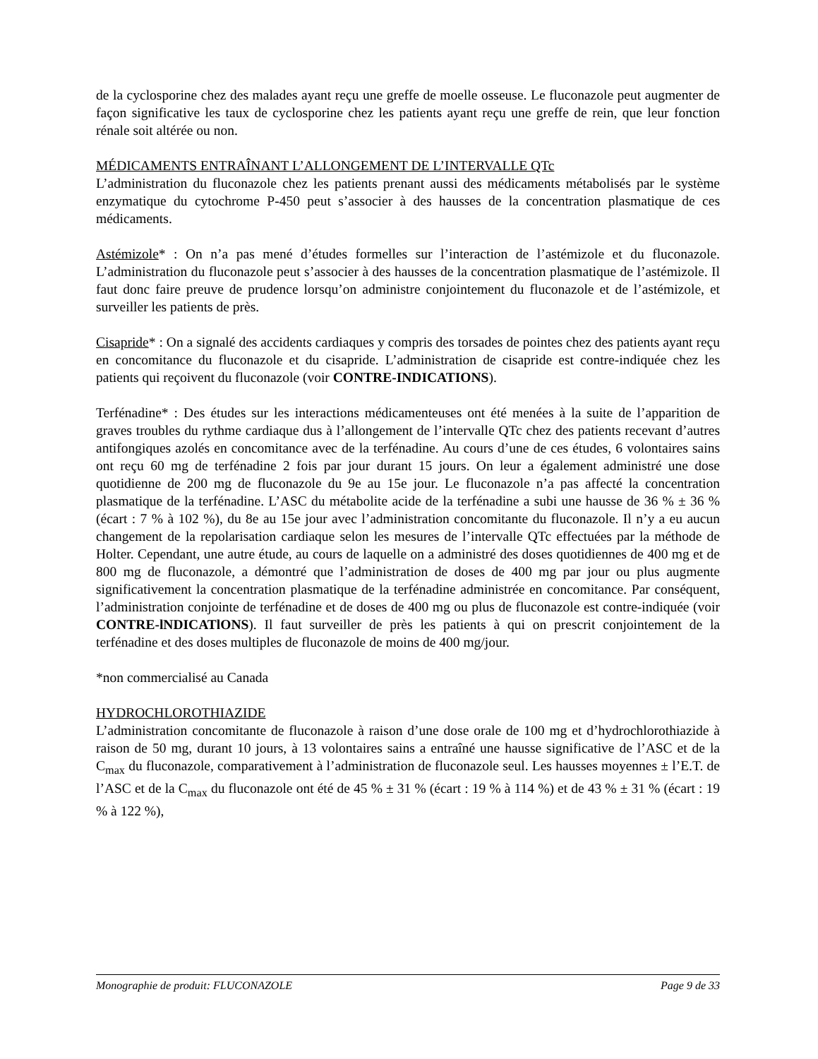de la cyclosporine chez des malades ayant reçu une greffe de moelle osseuse. Le fluconazole peut augmenter de façon significative les taux de cyclosporine chez les patients ayant reçu une greffe de rein, que leur fonction rénale soit altérée ou non.
MÉDICAMENTS ENTRAÎNANT L’ALLONGEMENT DE L’INTERVALLE QTc
L’administration du fluconazole chez les patients prenant aussi des médicaments métabolisés par le système enzymatique du cytochrome P-450 peut s’associer à des hausses de la concentration plasmatique de ces médicaments.
Astémizole* : On n’a pas mené d’études formelles sur l’interaction de l’astémizole et du fluconazole. L’administration du fluconazole peut s’associer à des hausses de la concentration plasmatique de l’astémizole. Il faut donc faire preuve de prudence lorsqu’on administre conjointement du fluconazole et de l’astémizole, et surveiller les patients de près.
Cisapride* : On a signalé des accidents cardiaques y compris des torsades de pointes chez des patients ayant reçu en concomitance du fluconazole et du cisapride. L’administration de cisapride est contre-indiquée chez les patients qui reçoivent du fluconazole (voir CONTRE-INDICATIONS).
Terfénadine* : Des études sur les interactions médicamenteuses ont été menées à la suite de l’apparition de graves troubles du rythme cardiaque dus à l’allongement de l’intervalle QTc chez des patients recevant d’autres antifongiques azolés en concomitance avec de la terfénadine. Au cours d’une de ces études, 6 volontaires sains ont reçu 60 mg de terfénadine 2 fois par jour durant 15 jours. On leur a également administré une dose quotidienne de 200 mg de fluconazole du 9e au 15e jour. Le fluconazole n’a pas affecté la concentration plasmatique de la terfénadine. L’ASC du métabolite acide de la terfénadine a subi une hausse de 36 % ± 36 % (écart : 7 % à 102 %), du 8e au 15e jour avec l’administration concomitante du fluconazole. Il n’y a eu aucun changement de la repolarisation cardiaque selon les mesures de l’intervalle QTc effectuées par la méthode de Holter. Cependant, une autre étude, au cours de laquelle on a administré des doses quotidiennes de 400 mg et de 800 mg de fluconazole, a démontré que l’administration de doses de 400 mg par jour ou plus augmente significativement la concentration plasmatique de la terfénadine administrée en concomitance. Par conséquent, l’administration conjointe de terfénadine et de doses de 400 mg ou plus de fluconazole est contre-indiquée (voir CONTRE-lNDICATlONS). Il faut surveiller de près les patients à qui on prescrit conjointement de la terfénadine et des doses multiples de fluconazole de moins de 400 mg/jour.
*non commercialisé au Canada
HYDROCHLOROTHIAZIDE
L’administration concomitante de fluconazole à raison d’une dose orale de 100 mg et d’hydrochlorothiazide à raison de 50 mg, durant 10 jours, à 13 volontaires sains a entraîné une hausse significative de l’ASC et de la C<sub>max</sub> du fluconazole, comparativement à l’administration de fluconazole seul. Les hausses moyennes ± l’E.T. de l’ASC et de la C<sub>max</sub> du fluconazole ont été de 45 % ± 31 % (écart : 19 % à 114 %) et de 43 % ± 31 % (écart : 19 % à 122 %),
Monographie de produit: FLUCONAZOLE Page 9 de 33